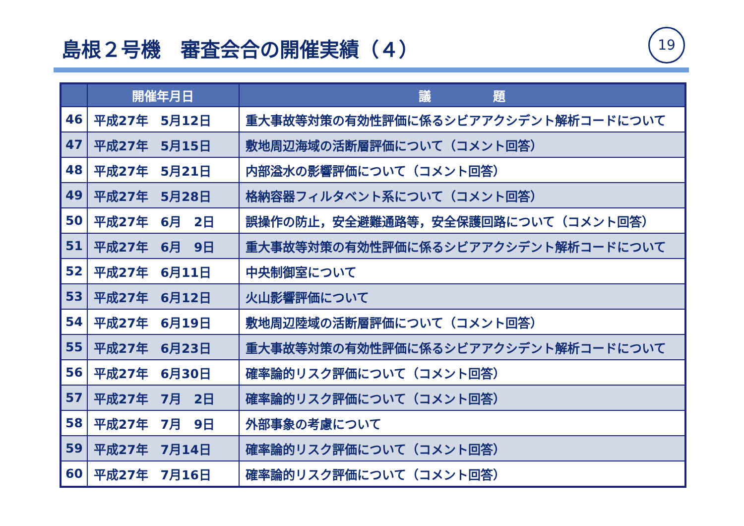島根２号機　審査会合の開催実績（４） 19
| | 開催年月日 | 議 題 |
| --- | --- | --- |
| 46 | 平成27年 5月12日 | 重大事故等対策の有効性評価に係るシビアアクシデント解析コードについて |
| 47 | 平成27年 5月15日 | 敷地周辺海域の活断層評価について（コメント回答） |
| 48 | 平成27年 5月21日 | 内部溢水の影響評価について（コメント回答） |
| 49 | 平成27年 5月28日 | 格納容器フィルタベント系について（コメント回答） |
| 50 | 平成27年 6月 2日 | 誤操作の防止，安全避難通路等，安全保護回路について（コメント回答） |
| 51 | 平成27年 6月 9日 | 重大事故等対策の有効性評価に係るシビアアクシデント解析コードについて |
| 52 | 平成27年 6月11日 | 中央制御室について |
| 53 | 平成27年 6月12日 | 火山影響評価について |
| 54 | 平成27年 6月19日 | 敷地周辺陸域の活断層評価について（コメント回答） |
| 55 | 平成27年 6月23日 | 重大事故等対策の有効性評価に係るシビアアクシデント解析コードについて |
| 56 | 平成27年 6月30日 | 確率論的リスク評価について（コメント回答） |
| 57 | 平成27年 7月 2日 | 確率論的リスク評価について（コメント回答） |
| 58 | 平成27年 7月 9日 | 外部事象の考慮について |
| 59 | 平成27年 7月14日 | 確率論的リスク評価について（コメント回答） |
| 60 | 平成27年 7月16日 | 確率論的リスク評価について（コメント回答） |